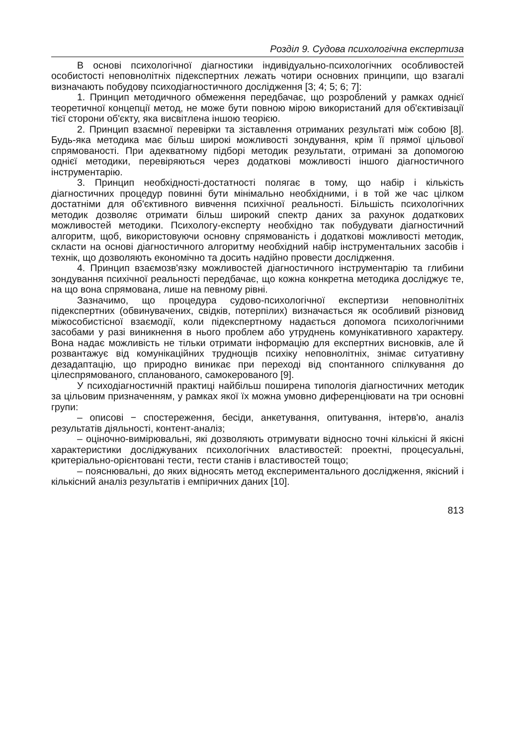Розділ 9. Судова психологічна експертиза
В основі психологічної діагностики індивідуально-психологічних особливостей особистості неповнолітніх підекспертних лежать чотири основних принципи, що взагалі визначають побудову психодіагностичного дослідження [3; 4; 5; 6; 7]:
1. Принцип методичного обмеження передбачає, що розроблений у рамках однієї теоретичної концепції метод, не може бути повною мірою використаний для об'єктивізації тієї сторони об'єкту, яка висвітлена іншою теорією.
2. Принцип взаємної перевірки та зіставлення отриманих результаті між собою [8]. Будь-яка методика має більш широкі можливості зондування, крім її прямої цільової спрямованості. При адекватному підборі методик результати, отримані за допомогою однієї методики, перевіряються через додаткові можливості іншого діагностичного інструментарію.
3. Принцип необхідності-достатності полягає в тому, що набір і кількість діагностичних процедур повинні бути мінімально необхідними, і в той же час цілком достатніми для об'єктивного вивчення психічної реальності. Більшість психологічних методик дозволяє отримати більш широкий спектр даних за рахунок додаткових можливостей методики. Психологу-експерту необхідно так побудувати діагностичний алгоритм, щоб, використовуючи основну спрямованість і додаткові можливості методик, скласти на основі діагностичного алгоритму необхідний набір інструментальних засобів і технік, що дозволяють економічно та досить надійно провести дослідження.
4. Принцип взаємозв'язку можливостей діагностичного інструментарію та глибини зондування психічної реальності передбачає, що кожна конкретна методика досліджує те, на що вона спрямована, лише на певному рівні.
Зазначимо, що процедура судово-психологічної експертизи неповнолітніх підекспертних (обвинувачених, свідків, потерпілих) визначається як особливий різновид міжособистісної взаємодії, коли підекспертному надається допомога психологічними засобами у разі виникнення в нього проблем або утруднень комунікативного характеру. Вона надає можливість не тільки отримати інформацію для експертних висновків, але й розвантажує від комунікаційних труднощів психіку неповнолітніх, знімає ситуативну дезадаптацію, що природно виникає при переході від спонтанного спілкування до цілеспрямованого, спланованого, самокерованого [9].
У психодіагностичній практиці найбільш поширена типологія діагностичних методик за цільовим призначенням, у рамках якої їх можна умовно диференціювати на три основні групи:
– описові − спостереження, бесіди, анкетування, опитування, інтерв'ю, аналіз результатів діяльності, контент-аналіз;
– оціночно-вимірювальні, які дозволяють отримувати відносно точні кількісні й якісні характеристики досліджуваних психологічних властивостей: проектні, процесуальні, критеріально-орієнтовані тести, тести станів і властивостей тощо;
– пояснювальні, до яких відносять метод експериментального дослідження, якісний і кількісний аналіз результатів і емпіричних даних [10].
813